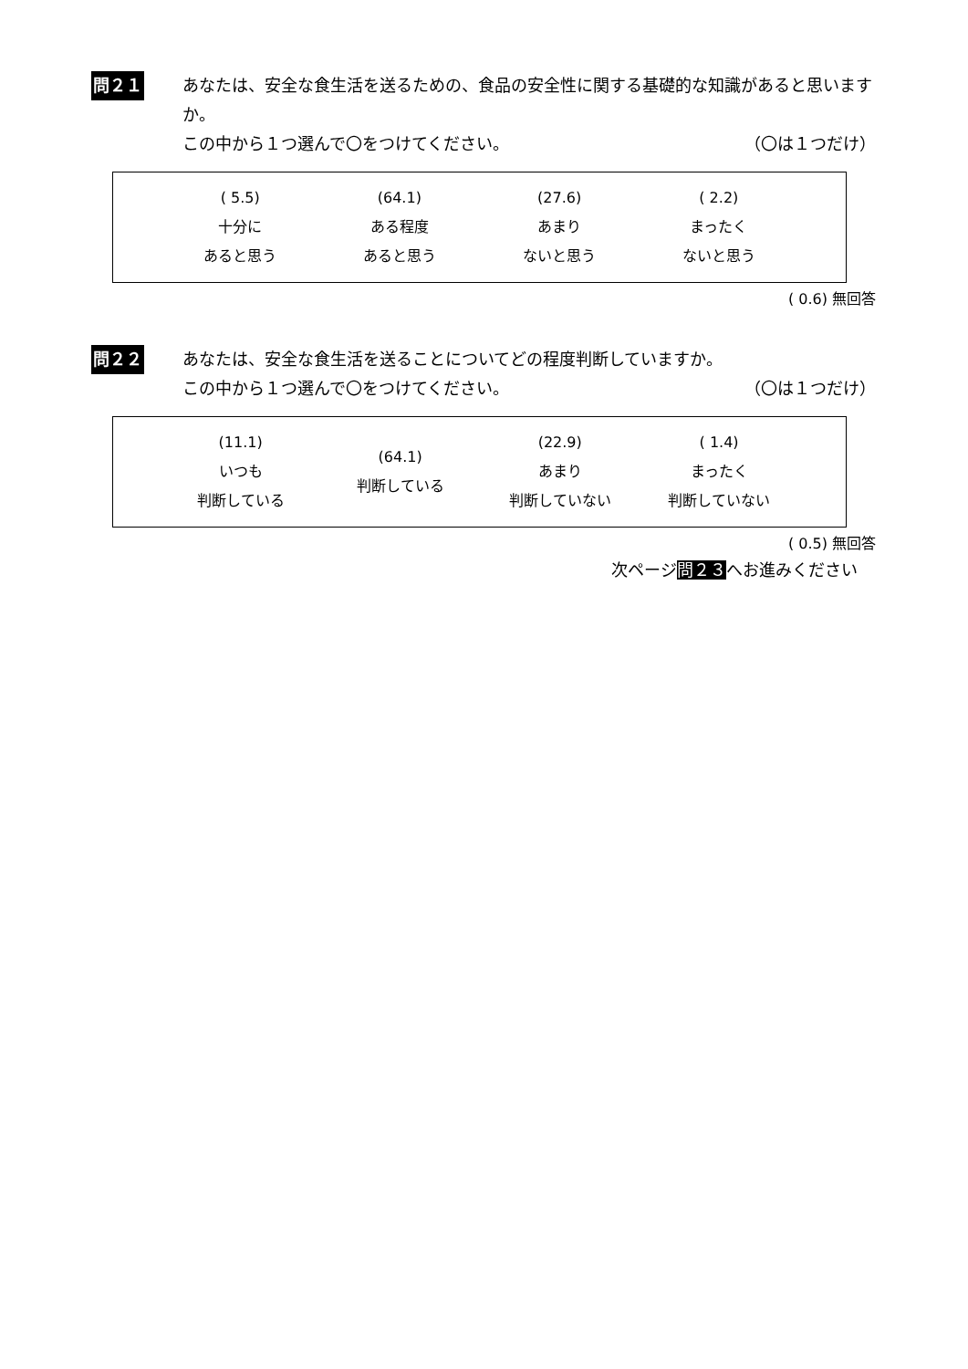問２１ あなたは、安全な食生活を送るための、食品の安全性に関する基礎的な知識があると思いますか。
この中から１つ選んで〇をつけてください。 （〇は１つだけ）
| | ( 5.5) 十分に あると思う | (64.1) ある程度 あると思う | (27.6) あまり ないと思う | ( 2.2) まったく ないと思う | |
( 0.6) 無回答
問２２ あなたは、安全な食生活を送ることについてどの程度判断していますか。
この中から１つ選んで〇をつけてください。 （〇は１つだけ）
| | (11.1) いつも 判断している | (64.1) 判断している | (22.9) あまり 判断していない | ( 1.4) まったく 判断していない | |
( 0.5) 無回答
次ページ問２３へお進みください